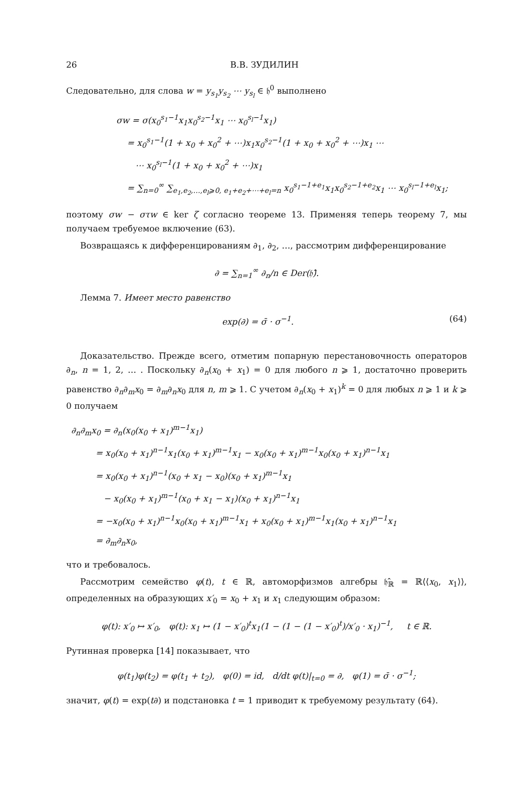26 В.В. ЗУДИЛИН
Следовательно, для слова w = y<sub>s<sub>1</sub></sub>y<sub>s<sub>2</sub></sub> ⋯ y<sub>s<sub>l</sub></sub> ∈ 𝔥<sup>0</sup> выполнено
σw = σ(x<sub>0</sub><sup>s<sub>1</sub>−1</sup>x<sub>1</sub>x<sub>0</sub><sup>s<sub>2</sub>−1</sup>x<sub>1</sub> ⋯ x<sub>0</sub><sup>s<sub>l</sub>−1</sup>x<sub>1</sub>)
= x<sub>0</sub><sup>s<sub>1</sub>−1</sup>(1 + x<sub>0</sub> + x<sub>0</sub><sup>2</sup> + ⋯)x<sub>1</sub>x<sub>0</sub><sup>s<sub>2</sub>−1</sup>(1 + x<sub>0</sub> + x<sub>0</sub><sup>2</sup> + ⋯)x<sub>1</sub> ⋯
⋯ x<sub>0</sub><sup>s<sub>l</sub>−1</sup>(1 + x<sub>0</sub> + x<sub>0</sub><sup>2</sup> + ⋯)x<sub>1</sub>
= ∑<sub>n=0</sub><sup>∞</sup> ∑<sub>e<sub>1</sub>,e<sub>2</sub>,…,e<sub>l</sub>⩾0, e<sub>1</sub>+e<sub>2</sub>+⋯+e<sub>l</sub>=n</sub> x<sub>0</sub><sup>s<sub>1</sub>−1+e<sub>1</sub></sup>x<sub>1</sub>x<sub>0</sub><sup>s<sub>2</sub>−1+e<sub>2</sub></sup>x<sub>1</sub> ⋯ x<sub>0</sub><sup>s<sub>l</sub>−1+e<sub>l</sub></sup>x<sub>1</sub>;
поэтому σw − στw ∈ ker ζ согласно теореме 13. Применяя теперь теорему 7, мы получаем требуемое включение (63).
Возвращаясь к дифференцированиям ∂<sub>1</sub>, ∂<sub>2</sub>, …, рассмотрим дифференцирование
∂ = ∑<sub>n=1</sub><sup>∞</sup> ∂<sub>n</sub>/n ∈ Der(𝔥̂).
Лемма 7. Имеет место равенство
exp(∂) = σ̄ · σ<sup>−1</sup>. (64)
Доказательство. Прежде всего, отметим попарную перестановочность операторов ∂<sub>n</sub>, n = 1, 2, … . Поскольку ∂<sub>n</sub>(x<sub>0</sub> + x<sub>1</sub>) = 0 для любого n ⩾ 1, достаточно проверить равенство ∂<sub>n</sub>∂<sub>m</sub>x<sub>0</sub> = ∂<sub>m</sub>∂<sub>n</sub>x<sub>0</sub> для n, m ⩾ 1. С учетом ∂<sub>n</sub>(x<sub>0</sub> + x<sub>1</sub>)<sup>k</sup> = 0 для любых n ⩾ 1 и k ⩾ 0 получаем
∂<sub>n</sub>∂<sub>m</sub>x<sub>0</sub> = ∂<sub>n</sub>(x<sub>0</sub>(x<sub>0</sub> + x<sub>1</sub>)<sup>m−1</sup>x<sub>1</sub>)
= x<sub>0</sub>(x<sub>0</sub> + x<sub>1</sub>)<sup>n−1</sup>x<sub>1</sub>(x<sub>0</sub> + x<sub>1</sub>)<sup>m−1</sup>x<sub>1</sub> − x<sub>0</sub>(x<sub>0</sub> + x<sub>1</sub>)<sup>m−1</sup>x<sub>0</sub>(x<sub>0</sub> + x<sub>1</sub>)<sup>n−1</sup>x<sub>1</sub>
= x<sub>0</sub>(x<sub>0</sub> + x<sub>1</sub>)<sup>n−1</sup>(x<sub>0</sub> + x<sub>1</sub> − x<sub>0</sub>)(x<sub>0</sub> + x<sub>1</sub>)<sup>m−1</sup>x<sub>1</sub>
− x<sub>0</sub>(x<sub>0</sub> + x<sub>1</sub>)<sup>m−1</sup>(x<sub>0</sub> + x<sub>1</sub> − x<sub>1</sub>)(x<sub>0</sub> + x<sub>1</sub>)<sup>n−1</sup>x<sub>1</sub>
= −x<sub>0</sub>(x<sub>0</sub> + x<sub>1</sub>)<sup>n−1</sup>x<sub>0</sub>(x<sub>0</sub> + x<sub>1</sub>)<sup>m−1</sup>x<sub>1</sub> + x<sub>0</sub>(x<sub>0</sub> + x<sub>1</sub>)<sup>m−1</sup>x<sub>1</sub>(x<sub>0</sub> + x<sub>1</sub>)<sup>n−1</sup>x<sub>1</sub>
= ∂<sub>m</sub>∂<sub>n</sub>x<sub>0</sub>,
что и требовалось.
Рассмотрим семейство φ(t), t ∈ ℝ, автоморфизмов алгебры 𝔥̂<sub>ℝ</sub> = ℝ⟨⟨x<sub>0</sub>, x<sub>1</sub>⟩⟩, определенных на образующих x′<sub>0</sub> = x<sub>0</sub> + x<sub>1</sub> и x<sub>1</sub> следующим образом:
φ(t): x′<sub>0</sub> ↦ x′<sub>0</sub>, φ(t): x<sub>1</sub> ↦ (1 − x′<sub>0</sub>)<sup>t</sup>x<sub>1</sub>(1 − (1 − (1 − x′<sub>0</sub>)<sup>t</sup>)/x′<sub>0</sub> · x<sub>1</sub>)<sup>−1</sup>, t ∈ ℝ.
Рутинная проверка [14] показывает, что
φ(t<sub>1</sub>)φ(t<sub>2</sub>) = φ(t<sub>1</sub> + t<sub>2</sub>), φ(0) = id, d/dt φ(t)|<sub>t=0</sub> = ∂, φ(1) = σ̄ · σ<sup>−1</sup>;
значит, φ(t) = exp(t∂) и подстановка t = 1 приводит к требуемому результату (64).